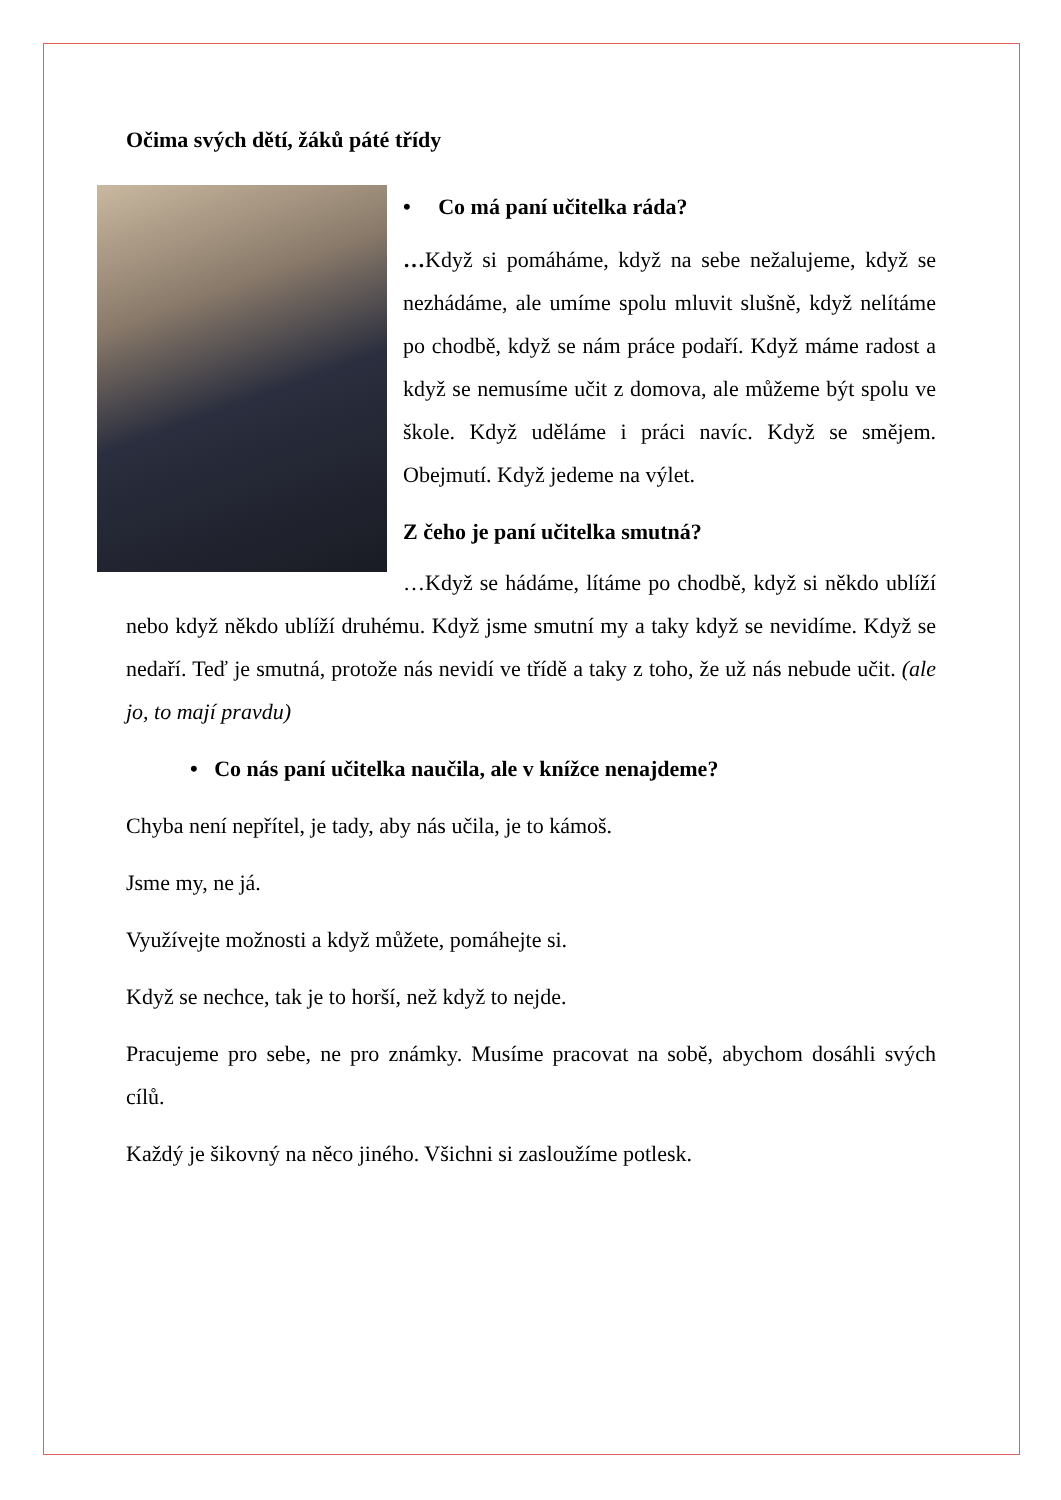Očima svých dětí, žáků páté třídy
• Co má paní učitelka ráda?
…Když si pomáháme, když na sebe nežalujeme, když se nezhádáme, ale umíme spolu mluvit slušně, když nelítáme po chodbě, když se nám práce podaří. Když máme radost a když se nemusíme učit z domova, ale můžeme být spolu ve škole. Když uděláme i práci navíc. Když se smějem. Obejmutí. Když jedeme na výlet.
Z čeho je paní učitelka smutná?
…Když se hádáme, lítáme po chodbě, když si někdo ublíží nebo když někdo ublíží druhému. Když jsme smutní my a taky když se nevidíme. Když se nedaří. Teď je smutná, protože nás nevidí ve třídě a taky z toho, že už nás nebude učit. (ale jo, to mají pravdu)
• Co nás paní učitelka naučila, ale v knížce nenajdeme?
Chyba není nepřítel, je tady, aby nás učila, je to kámoš.
Jsme my, ne já.
Využívejte možnosti a když můžete, pomáhejte si.
Když se nechce, tak je to horší, než když to nejde.
Pracujeme pro sebe, ne pro známky. Musíme pracovat na sobě, abychom dosáhli svých cílů.
Každý je šikovný na něco jiného. Všichni si zasloužíme potlesk.